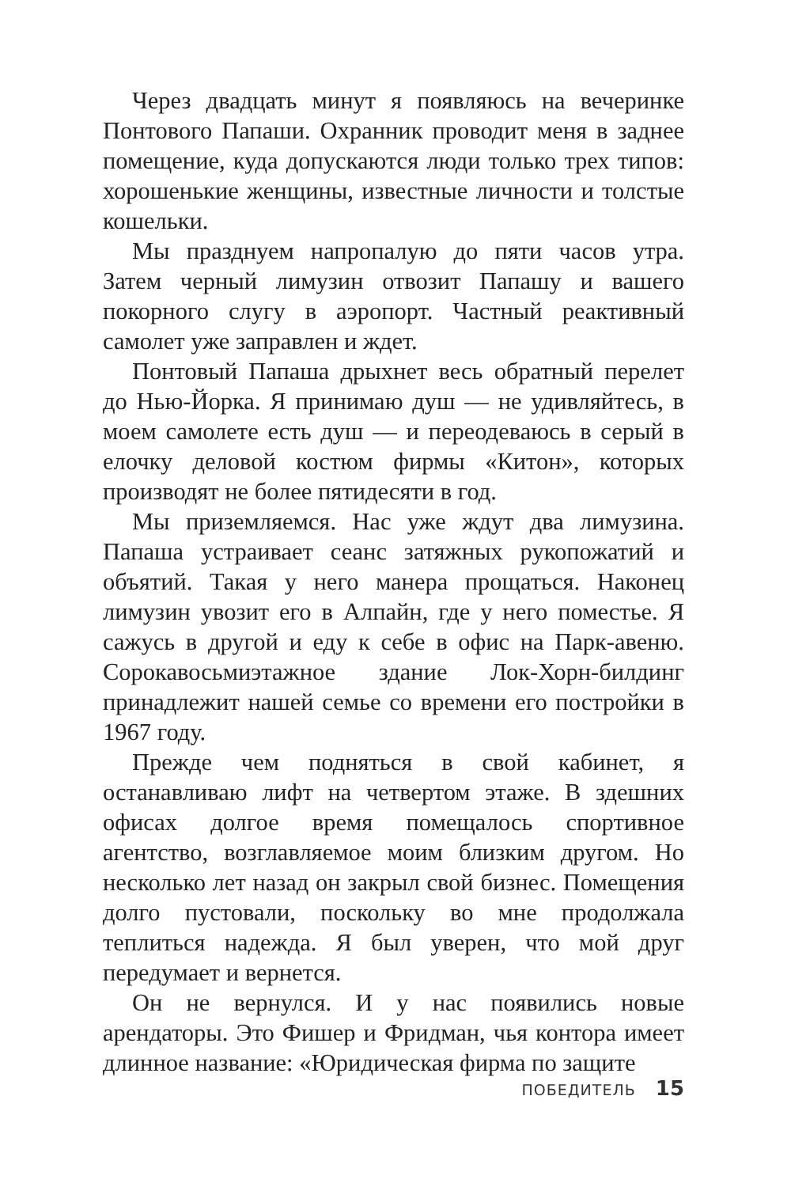Через двадцать минут я появляюсь на вечеринке Понтового Папаши. Охранник проводит меня в заднее помещение, куда допускаются люди только трех типов: хорошенькие женщины, известные личности и толстые кошельки.
Мы празднуем напропалую до пяти часов утра. Затем черный лимузин отвозит Папашу и вашего покорного слугу в аэропорт. Частный реактивный самолет уже заправлен и ждет.
Понтовый Папаша дрыхнет весь обратный перелет до Нью-Йорка. Я принимаю душ — не удивляйтесь, в моем самолете есть душ — и переодеваюсь в серый в елочку деловой костюм фирмы «Китон», которых производят не более пятидесяти в год.
Мы приземляемся. Нас уже ждут два лимузина. Папаша устраивает сеанс затяжных рукопожатий и объятий. Такая у него манера прощаться. Наконец лимузин увозит его в Алпайн, где у него поместье. Я сажусь в другой и еду к себе в офис на Парк-авеню. Сорокавосьмиэтажное здание Лок-Хорн-билдинг принадлежит нашей семье со времени его постройки в 1967 году.
Прежде чем подняться в свой кабинет, я останавливаю лифт на четвертом этаже. В здешних офисах долгое время помещалось спортивное агентство, возглавляемое моим близким другом. Но несколько лет назад он закрыл свой бизнес. Помещения долго пустовали, поскольку во мне продолжала теплиться надежда. Я был уверен, что мой друг передумает и вернется.
Он не вернулся. И у нас появились новые арендаторы. Это Фишер и Фридман, чья контора имеет длинное название: «Юридическая фирма по защите
ПОБЕДИТЕЛЬ 15